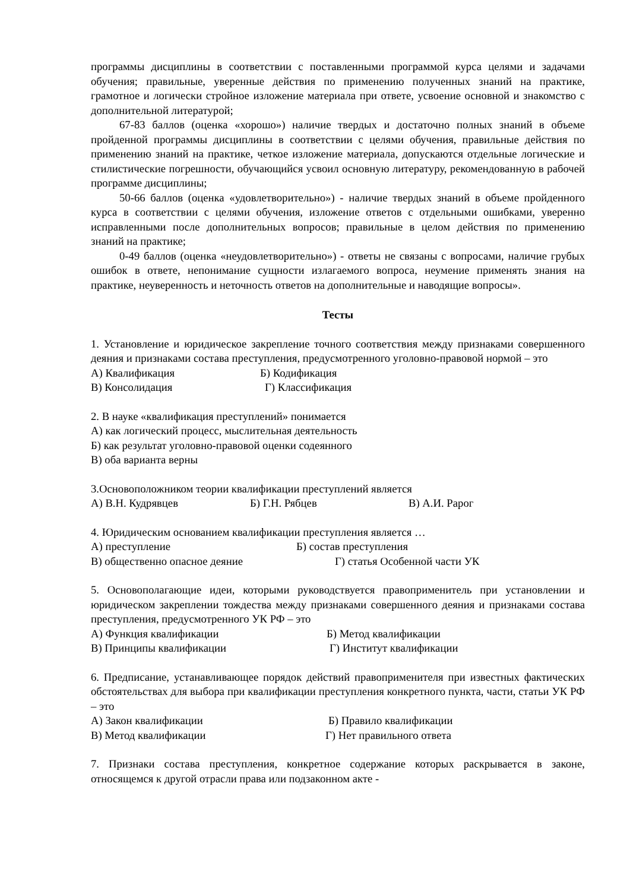программы дисциплины в соответствии с поставленными программой курса целями и задачами обучения; правильные, уверенные действия по применению полученных знаний на практике, грамотное и логически стройное изложение материала при ответе, усвоение основной и знакомство с дополнительной литературой;
67-83 баллов (оценка «хорошо») наличие твердых и достаточно полных знаний в объеме пройденной программы дисциплины в соответствии с целями обучения, правильные действия по применению знаний на практике, четкое изложение материала, допускаются отдельные логические и стилистические погрешности, обучающийся усвоил основную литературу, рекомендованную в рабочей программе дисциплины;
50-66 баллов (оценка «удовлетворительно») - наличие твердых знаний в объеме пройденного курса в соответствии с целями обучения, изложение ответов с отдельными ошибками, уверенно исправленными после дополнительных вопросов; правильные в целом действия по применению знаний на практике;
0-49 баллов (оценка «неудовлетворительно») - ответы не связаны с вопросами, наличие грубых ошибок в ответе, непонимание сущности излагаемого вопроса, неумение применять знания на практике, неуверенность и неточность ответов на дополнительные и наводящие вопросы».
Тесты
1. Установление и юридическое закрепление точного соответствия между признаками совершенного деяния и признаками состава преступления, предусмотренного уголовно-правовой нормой – это
А) Квалификация Б) Кодификация
В) Консолидация Г) Классификация
2. В науке «квалификация преступлений» понимается
А) как логический процесс, мыслительная деятельность
Б) как результат уголовно-правовой оценки содеянного
В) оба варианта верны
3.Основоположником теории квалификации преступлений является
А) В.Н. Кудрявцев Б) Г.Н. Рябцев В) А.И. Рарог
4. Юридическим основанием квалификации преступления является …
А) преступление Б) состав преступления
В) общественно опасное деяние Г) статья Особенной части УК
5. Основополагающие идеи, которыми руководствуется правоприменитель при установлении и юридическом закреплении тождества между признаками совершенного деяния и признаками состава преступления, предусмотренного УК РФ – это
А) Функция квалификации Б) Метод квалификации
В) Принципы квалификации Г) Институт квалификации
6. Предписание, устанавливающее порядок действий правоприменителя при известных фактических обстоятельствах для выбора при квалификации преступления конкретного пункта, части, статьи УК РФ – это
А) Закон квалификации Б) Правило квалификации
В) Метод квалификации Г) Нет правильного ответа
7. Признаки состава преступления, конкретное содержание которых раскрывается в законе, относящемся к другой отрасли права или подзаконном акте -